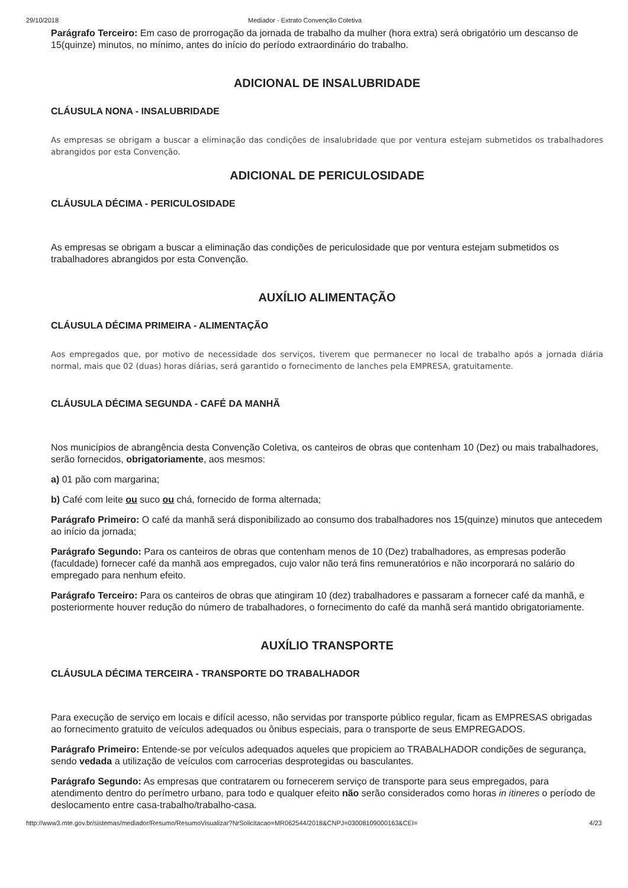29/10/2018 Mediador - Extrato Convenção Coletiva
Parágrafo Terceiro: Em caso de prorrogação da jornada de trabalho da mulher (hora extra) será obrigatório um descanso de 15(quinze) minutos, no mínimo, antes do início do período extraordinário do trabalho.
ADICIONAL DE INSALUBRIDADE
CLÁUSULA NONA - INSALUBRIDADE
As empresas se obrigam a buscar a eliminação das condições de insalubridade que por ventura estejam submetidos os trabalhadores abrangidos por esta Convenção.
ADICIONAL DE PERICULOSIDADE
CLÁUSULA DÉCIMA - PERICULOSIDADE
As empresas se obrigam a buscar a eliminação das condições de periculosidade que por ventura estejam submetidos os trabalhadores abrangidos por esta Convenção.
AUXÍLIO ALIMENTAÇÃO
CLÁUSULA DÉCIMA PRIMEIRA - ALIMENTAÇÃO
Aos empregados que, por motivo de necessidade dos serviços, tiverem que permanecer no local de trabalho após a jornada diária normal, mais que 02 (duas) horas diárias, será garantido o fornecimento de lanches pela EMPRESA, gratuitamente.
CLÁUSULA DÉCIMA SEGUNDA - CAFÉ DA MANHÃ
Nos municípios de abrangência desta Convenção Coletiva, os canteiros de obras que contenham 10 (Dez) ou mais trabalhadores, serão fornecidos, obrigatoriamente, aos mesmos:
a) 01 pão com margarina;
b) Café com leite ou suco ou chá, fornecido de forma alternada;
Parágrafo Primeiro: O café da manhã será disponibilizado ao consumo dos trabalhadores nos 15(quinze) minutos que antecedem ao início da jornada;
Parágrafo Segundo: Para os canteiros de obras que contenham menos de 10 (Dez) trabalhadores, as empresas poderão (faculdade) fornecer café da manhã aos empregados, cujo valor não terá fins remuneratórios e não incorporará no salário do empregado para nenhum efeito.
Parágrafo Terceiro: Para os canteiros de obras que atingiram 10 (dez) trabalhadores e passaram a fornecer café da manhã, e posteriormente houver redução do número de trabalhadores, o fornecimento do café da manhã será mantido obrigatoriamente.
AUXÍLIO TRANSPORTE
CLÁUSULA DÉCIMA TERCEIRA - TRANSPORTE DO TRABALHADOR
Para execução de serviço em locais e difícil acesso, não servidas por transporte público regular, ficam as EMPRESAS obrigadas ao fornecimento gratuito de veículos adequados ou ônibus especiais, para o transporte de seus EMPREGADOS.
Parágrafo Primeiro: Entende-se por veículos adequados aqueles que propiciem ao TRABALHADOR condições de segurança, sendo vedada a utilização de veículos com carrocerias desprotegidas ou basculantes.
Parágrafo Segundo: As empresas que contratarem ou fornecerem serviço de transporte para seus empregados, para atendimento dentro do perímetro urbano, para todo e qualquer efeito não serão considerados como horas in itineres o período de deslocamento entre casa-trabalho/trabalho-casa.
http://www3.mte.gov.br/sistemas/mediador/Resumo/ResumoVisualizar?NrSolicitacao=MR062544/2018&CNPJ=03008109000163&CEI= 4/23